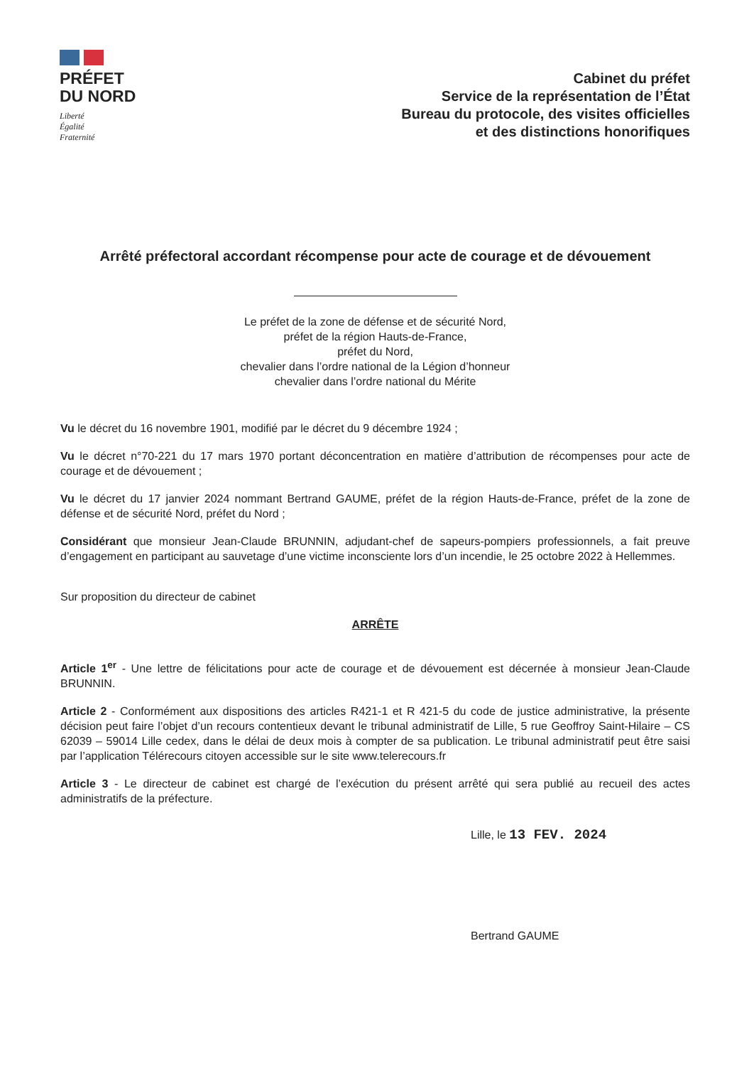PRÉFET
DU NORD
Liberté
Égalité
Fraternité
Cabinet du préfet
Service de la représentation de l’État
Bureau du protocole, des visites officielles
et des distinctions honorifiques
Arrêté préfectoral accordant récompense pour acte de courage et de dévouement
Le préfet de la zone de défense et de sécurité Nord,
préfet de la région Hauts-de-France,
préfet du Nord,
chevalier dans l’ordre national de la Légion d’honneur
chevalier dans l’ordre national du Mérite
Vu le décret du 16 novembre 1901, modifié par le décret du 9 décembre 1924 ;
Vu le décret n°70-221 du 17 mars 1970 portant déconcentration en matière d’attribution de récompenses pour acte de courage et de dévouement ;
Vu le décret du 17 janvier 2024 nommant Bertrand GAUME, préfet de la région Hauts-de-France, préfet de la zone de défense et de sécurité Nord, préfet du Nord ;
Considérant que monsieur Jean-Claude BRUNNIN, adjudant-chef de sapeurs-pompiers professionnels, a fait preuve d’engagement en participant au sauvetage d’une victime inconsciente lors d’un incendie, le 25 octobre 2022 à Hellemmes.
Sur proposition du directeur de cabinet
ARRÊTE
Article 1<sup>er</sup> - Une lettre de félicitations pour acte de courage et de dévouement est décernée à monsieur Jean-Claude BRUNNIN.
Article 2 - Conformément aux dispositions des articles R421-1 et R 421-5 du code de justice administrative, la présente décision peut faire l’objet d’un recours contentieux devant le tribunal administratif de Lille, 5 rue Geoffroy Saint-Hilaire – CS 62039 – 59014 Lille cedex, dans le délai de deux mois à compter de sa publication. Le tribunal administratif peut être saisi par l’application Télérecours citoyen accessible sur le site www.telerecours.fr
Article 3 - Le directeur de cabinet est chargé de l’exécution du présent arrêté qui sera publié au recueil des actes administratifs de la préfecture.
Lille, le 13 FEV. 2024
Bertrand GAUME